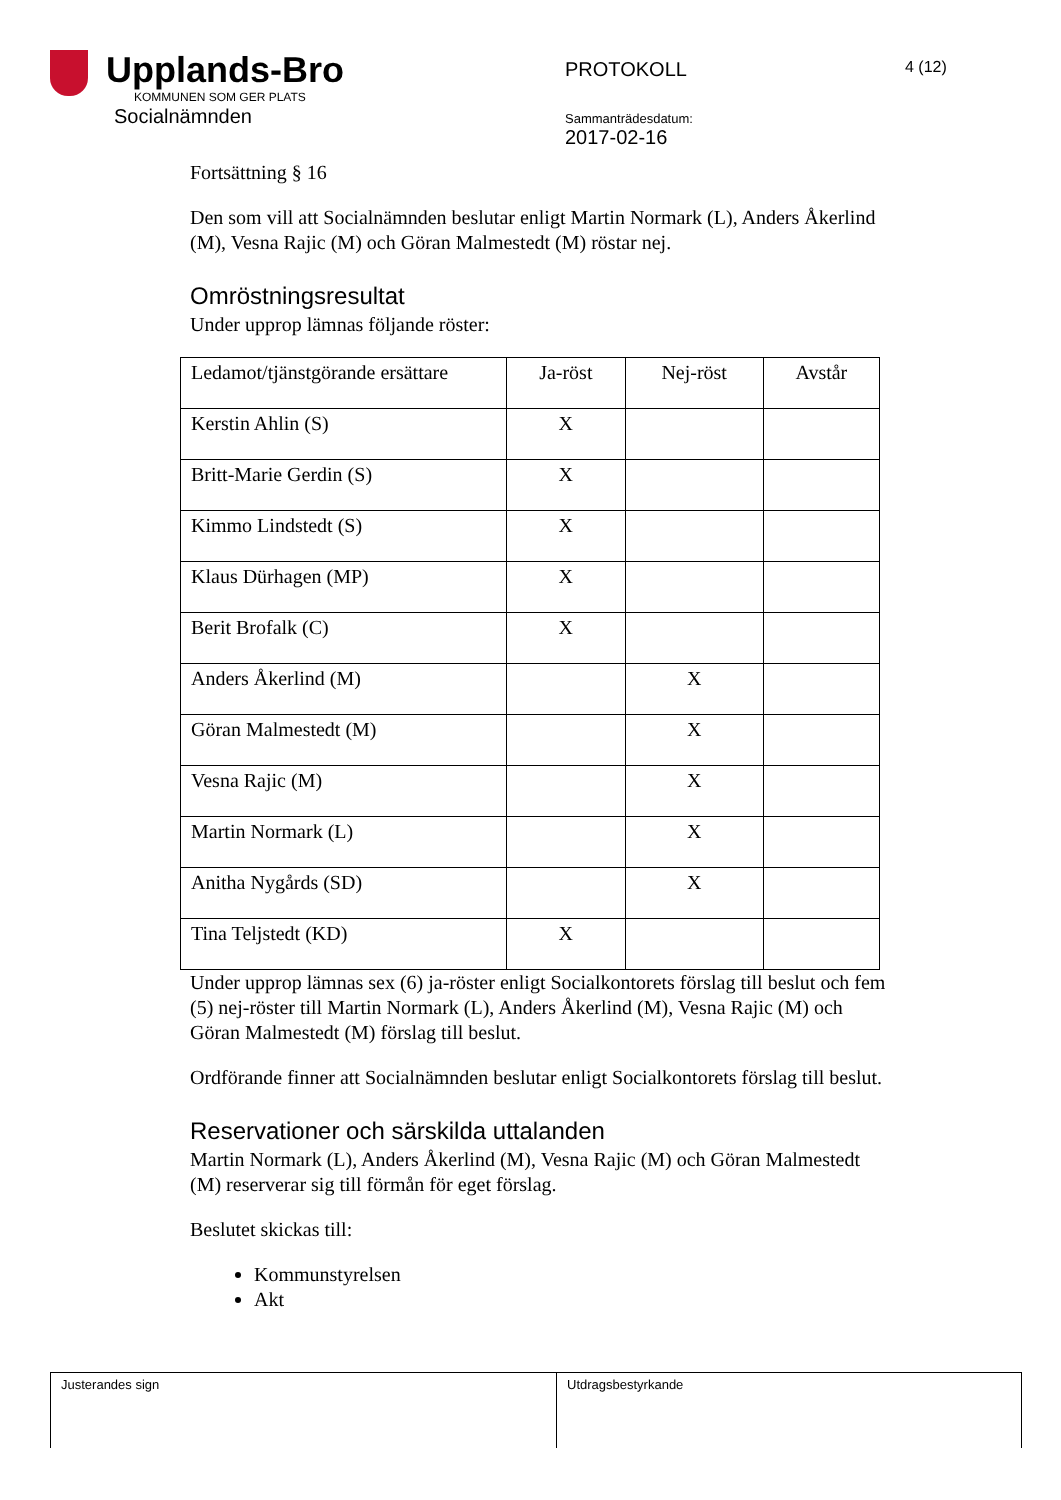Upplands-Bro KOMMUNEN SOM GER PLATS
Socialnämnden
PROTOKOLL
Sammanträdesdatum:
2017-02-16
4 (12)
Fortsättning § 16
Den som vill att Socialnämnden beslutar enligt Martin Normark (L), Anders Åkerlind (M), Vesna Rajic (M) och Göran Malmestedt (M) röstar nej.
Omröstningsresultat
Under upprop lämnas följande röster:
| Ledamot/tjänstgörande ersättare | Ja-röst | Nej-röst | Avstår |
| --- | --- | --- | --- |
| Kerstin Ahlin (S) | X | | |
| Britt-Marie Gerdin (S) | X | | |
| Kimmo Lindstedt (S) | X | | |
| Klaus Dürhagen (MP) | X | | |
| Berit Brofalk (C) | X | | |
| Anders Åkerlind (M) | | X | |
| Göran Malmestedt (M) | | X | |
| Vesna Rajic (M) | | X | |
| Martin Normark (L) | | X | |
| Anitha Nygårds (SD) | | X | |
| Tina Teljstedt (KD) | X | | |
Under upprop lämnas sex (6) ja-röster enligt Socialkontorets förslag till beslut och fem (5) nej-röster till Martin Normark (L), Anders Åkerlind (M), Vesna Rajic (M) och Göran Malmestedt (M) förslag till beslut.
Ordförande finner att Socialnämnden beslutar enligt Socialkontorets förslag till beslut.
Reservationer och särskilda uttalanden
Martin Normark (L), Anders Åkerlind (M), Vesna Rajic (M) och Göran Malmestedt (M) reserverar sig till förmån för eget förslag.
Beslutet skickas till:
Kommunstyrelsen
Akt
Justerandes sign Utdragsbestyrkande